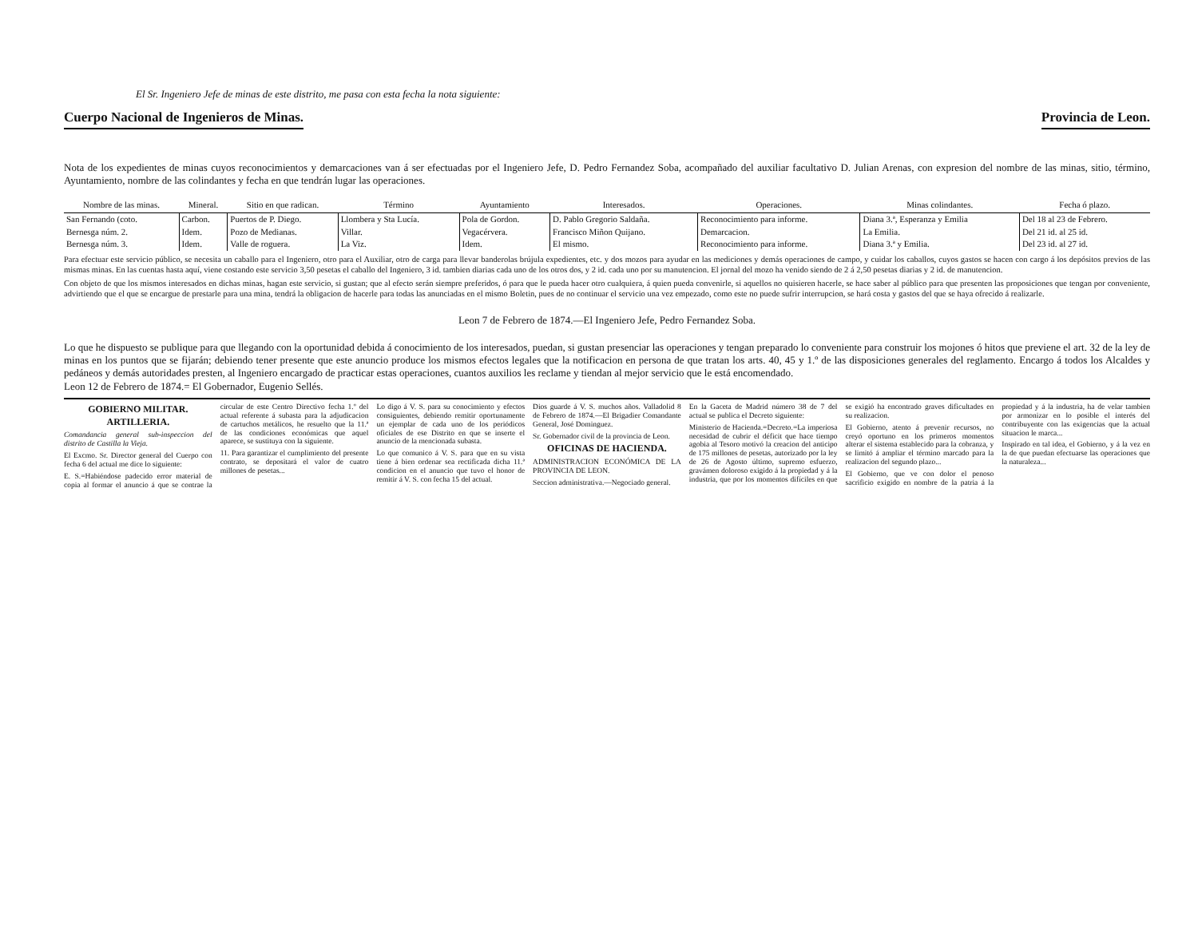El Sr. Ingeniero Jefe de minas de este distrito, me pasa con esta fecha la nota siguiente:
Cuerpo Nacional de Ingenieros de Minas.
Provincia de Leon.
Nota de los expedientes de minas cuyos reconocimientos y demarcaciones van á ser efectuadas por el Ingeniero Jefe, D. Pedro Fernandez Soba, acompañado del auxiliar facultativo D. Julian Arenas, con expresion del nombre de las minas, sitio, término, Ayuntamiento, nombre de las colindantes y fecha en que tendrán lugar las operaciones.
| Nombre de las minas. | Mineral. | Sitio en que radican. | Término | Ayuntamiento | Interesados. | Operaciones. | Minas colindantes. | Fecha ó plazo. |
| --- | --- | --- | --- | --- | --- | --- | --- | --- |
| San Fernando (coto. | Carbon. | Puertos de P. Diego. | Llombera y Sta Lucía. | Pola de Gordon. | D. Pablo Gregorio Saldaña. | Reconocimiento para informe. | Diana 3.ª, Esperanza y Emilia | Del 18 al 23 de Febrero. |
| Bernesga núm. 2. | Idem. | Pozo de Medianas. | Villar. | Vegacérvera. | Francisco Miñon Quijano. | Demarcacion. | La Emilia. | Del 21 id. al 25 id. |
| Bernesga núm. 3. | Idem. | Valle de roguera. | La Viz. | Idem. | El mismo. | Reconocimiento para informe. | Diana 3.ª y Emilia. | Del 23 id. al 27 id. |
Para efectuar este servicio público, se necesita un caballo para el Ingeniero, otro para el Auxiliar, otro de carga para llevar banderolas brújula expedientes, etc. y dos mozos para ayudar en las mediciones y demás operaciones de campo, y cuidar los caballos, cuyos gastos se hacen con cargo á los depósitos previos de las mismas minas. En las cuentas hasta aquí, viene costando este servicio 3,50 pesetas el caballo del Ingeniero, 3 id. tambien diarias cada uno de los otros dos, y 2 id. cada uno por su manutencion. El jornal del mozo ha venido siendo de 2 á 2,50 pesetas diarias y 2 id. de manutencion.
Con objeto de que los mismos interesados en dichas minas, hagan este servicio, si gustan; que al efecto serán siempre preferidos, ó para que le pueda hacer otro cualquiera, á quien pueda convenirle, si aquellos no quisieren hacerle, se hace saber al público para que presenten las proposiciones que tengan por conveniente, advirtiendo que el que se encargue de prestarle para una mina, tendrá la obligacion de hacerle para todas las anunciadas en el mismo Boletin, pues de no continuar el servicio una vez empezado, como este no puede sufrir interrupcion, se hará costa y gastos del que se haya ofrecido á realizarle.
Leon 7 de Febrero de 1874.—El Ingeniero Jefe, Pedro Fernandez Soba.
Lo que he dispuesto se publique para que llegando con la oportunidad debida á conocimiento de los interesados, puedan, si gustan presenciar las operaciones y tengan preparado lo conveniente para construir los mojones ó hitos que previene el art. 32 de la ley de minas en los puntos que se fijarán; debiendo tener presente que este anuncio produce los mismos efectos legales que la notificacion en persona de que tratan los arts. 40, 45 y 1.º de las disposiciones generales del reglamento. Encargo á todos los Alcaldes y pedáneos y demás autoridades presten, al Ingeniero encargado de practicar estas operaciones, cuantos auxilios les reclame y tiendan al mejor servicio que le está encomendado.
Leon 12 de Febrero de 1874.= El Gobernador, Eugenio Sellés.
GOBIERNO MILITAR.
ARTILLERIA.
Comandancia general sub-inspeccion del distrito de Castilla la Vieja.
El Excmo. Sr. Director general del Cuerpo con fecha 6 del actual me dice lo siguiente:
E. S.=Habiéndose padecido error material de copia al formar el anuncio á que se contrae la circular de este Centro Directivo fecha 1.º del actual referente á subasta para la adjudicacion de cartuchos metálicos, he resuelto que la 11.ª de las condiciones económicas que aquel aparece, se sustituya con la siguiente.
11. Para garantizar el cumplimiento del presente contrato, se depositará el valor de cuatro millones de pesetas...
Lo digo á V. S. para su conocimiento y efectos consiguientes, debiendo remitir oportunamente un ejemplar de cada uno de los periódicos oficiales de ese Distrito en que se inserte el anuncio de la mencionada subasta.
Lo que comunico á V. S. para que en su vista tiene á bien ordenar sea rectificada dicha 11.ª condicion en el anuncio que tuvo el honor de remitir á V. S. con fecha 15 del actual.
Dios guarde á V. S. muchos años. Valladolid 8 de Febrero de 1874.—El Brigadier Comandante General, José Dominguez.
Sr. Gobernador civil de la provincia de Leon.
OFICINAS DE HACIENDA.
ADMINISTRACION ECONÓMICA DE LA PROVINCIA DE LEON.
Seccion administrativa.—Negociado general.
En la Gaceta de Madrid número 38 de 7 del actual se publica el Decreto siguiente:
Ministerio de Hacienda.=Decreto.=La imperiosa necesidad de cubrir el déficit que hace tiempo agobia al Tesoro motivó la creacion del anticipo de 175 millones de pesetas, autorizado por la ley de 26 de Agosto último, supremo esfuerzo, gravámen doloroso exigido á la propiedad y á la industria, que por los momentos difíciles en que se exigió ha encontrado graves dificultades en su realizacion.
El Gobierno, atento á prevenir recursos, no creyó oportuno en los primeros momentos alterar el sistema establecido para la cobranza, y se limitó á ampliar el término marcado para la realizacion del segundo plazo...
El Gobierno, que ve con dolor el penoso sacrificio exigido en nombre de la patria á la propiedad y á la industria, ha de velar tambien por armonizar en lo posible el interés del contribuyente con las exigencias que la actual situacion le marca...
Inspirado en tal idea, el Gobierno, y á la vez en la de que puedan efectuarse las operaciones que la naturaleza...